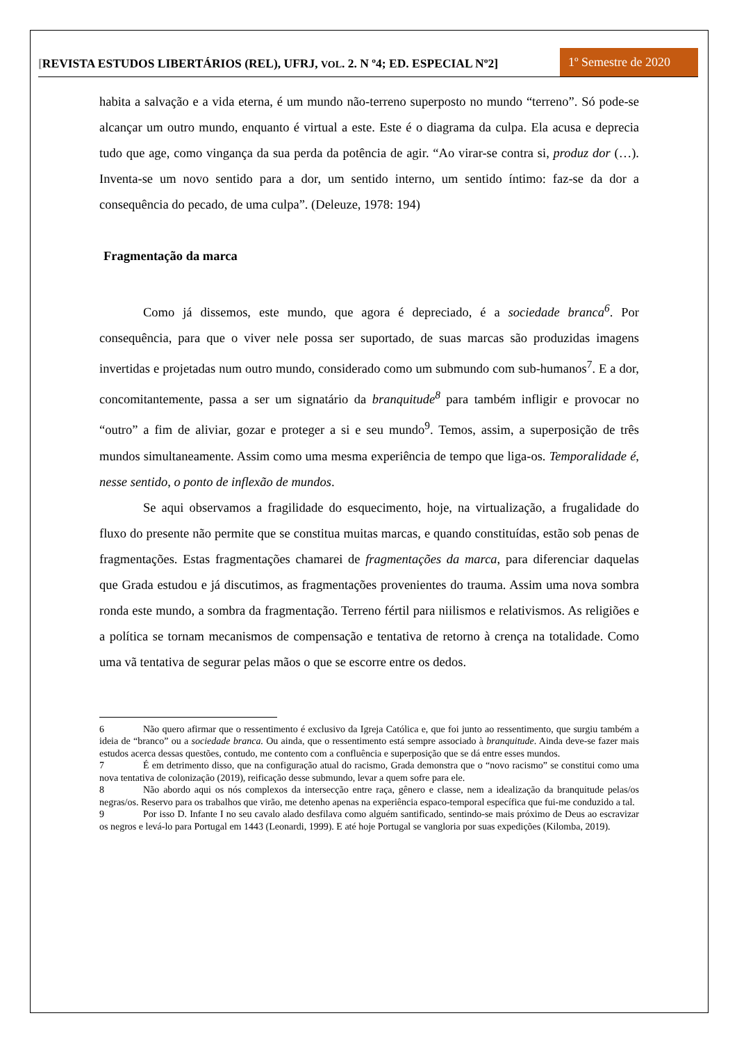[REVISTA ESTUDOS LIBERTÁRIOS (REL), UFRJ, VOL. 2. N º4; ED. ESPECIAL Nº2]
1º Semestre de 2020
habita a salvação e a vida eterna, é um mundo não-terreno superposto no mundo “terreno”. Só pode-se alcançar um outro mundo, enquanto é virtual a este. Este é o diagrama da culpa. Ela acusa e deprecia tudo que age, como vingança da sua perda da potência de agir. “Ao virar-se contra si, produz dor (…). Inventa-se um novo sentido para a dor, um sentido interno, um sentido íntimo: faz-se da dor a consequência do pecado, de uma culpa”. (Deleuze, 1978: 194)
Fragmentação da marca
Como já dissemos, este mundo, que agora é depreciado, é a sociedade branca<sup>6</sup>. Por consequência, para que o viver nele possa ser suportado, de suas marcas são produzidas imagens invertidas e projetadas num outro mundo, considerado como um submundo com sub-humanos<sup>7</sup>. E a dor, concomitantemente, passa a ser um signatário da branquitude<sup>8</sup> para também infligir e provocar no “outro” a fim de aliviar, gozar e proteger a si e seu mundo<sup>9</sup>. Temos, assim, a superposição de três mundos simultaneamente. Assim como uma mesma experiência de tempo que liga-os. Temporalidade é, nesse sentido, o ponto de inflexão de mundos.
Se aqui observamos a fragilidade do esquecimento, hoje, na virtualização, a frugalidade do fluxo do presente não permite que se constitua muitas marcas, e quando constituídas, estão sob penas de fragmentações. Estas fragmentações chamarei de fragmentações da marca, para diferenciar daquelas que Grada estudou e já discutimos, as fragmentações provenientes do trauma. Assim uma nova sombra ronda este mundo, a sombra da fragmentação. Terreno fértil para niilismos e relativismos. As religiões e a política se tornam mecanismos de compensação e tentativa de retorno à crença na totalidade. Como uma vã tentativa de segurar pelas mãos o que se escorre entre os dedos.
6 Não quero afirmar que o ressentimento é exclusivo da Igreja Católica e, que foi junto ao ressentimento, que surgiu também a ideia de “branco” ou a sociedade branca. Ou ainda, que o ressentimento está sempre associado à branquitude. Ainda deve-se fazer mais estudos acerca dessas questões, contudo, me contento com a confluência e superposição que se dá entre esses mundos.
7 É em detrimento disso, que na configuração atual do racismo, Grada demonstra que o “novo racismo” se constitui como uma nova tentativa de colonização (2019), reificação desse submundo, levar a quem sofre para ele.
8 Não abordo aqui os nós complexos da intersecção entre raça, gênero e classe, nem a idealização da branquitude pelas/os negras/os. Reservo para os trabalhos que virão, me detenho apenas na experiência espaco-temporal específica que fui-me conduzido a tal.
9 Por isso D. Infante I no seu cavalo alado desfilava como alguém santificado, sentindo-se mais próximo de Deus ao escravizar os negros e levá-lo para Portugal em 1443 (Leonardi, 1999). E até hoje Portugal se vangloria por suas expedições (Kilomba, 2019).